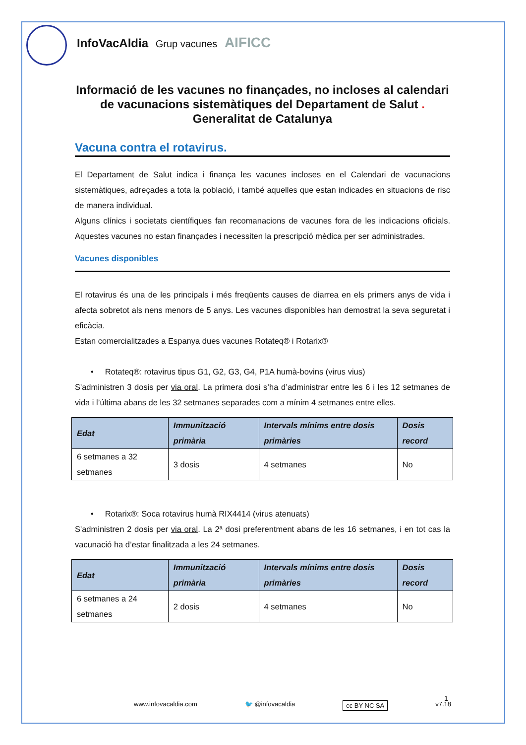InfoVacAldia Grup vacunes AIFICC
Informació de les vacunes no finançades, no incloses al calendari de vacunacions sistemàtiques del Departament de Salut . Generalitat de Catalunya
Vacuna contra el rotavirus.
El Departament de Salut indica i finança les vacunes incloses en el Calendari de vacunacions sistemàtiques, adreçades a tota la població, i també aquelles que estan indicades en situacions de risc de manera individual.
Alguns clínics i societats científiques fan recomanacions de vacunes fora de les indicacions oficials. Aquestes vacunes no estan finançades i necessiten la prescripció mèdica per ser administrades.
Vacunes disponibles
El rotavirus és una de les principals i més freqüents causes de diarrea en els primers anys de vida i afecta sobretot als nens menors de 5 anys. Les vacunes disponibles han demostrat la seva seguretat i eficàcia.
Estan comercialitzades a Espanya dues vacunes Rotateq® i Rotarix®
• Rotateq®: rotavirus tipus G1, G2, G3, G4, P1A humà-bovins (virus vius)
S'administren 3 dosis per via oral. La primera dosi s’ha d’administrar entre les 6 i les 12 setmanes de vida i l’última abans de les 32 setmanes separades com a mínim 4 setmanes entre elles.
| Edat | Immunització primària | Intervals mínims entre dosis primàries | Dosis record |
| --- | --- | --- | --- |
| 6 setmanes a 32 setmanes | 3 dosis | 4 setmanes | No |
• Rotarix®: Soca rotavirus humà RIX4414 (virus atenuats)
S'administren 2 dosis per via oral. La 2ª dosi preferentment abans de les 16 setmanes, i en tot cas la vacunació ha d’estar finalitzada a les 24 setmanes.
| Edat | Immunització primària | Intervals mínims entre dosis primàries | Dosis record |
| --- | --- | --- | --- |
| 6 setmanes a 24 setmanes | 2 dosis | 4 setmanes | No |
1
www.infovacaldia.com 🐦 @infovacaldia cc BY NC SA v7.18